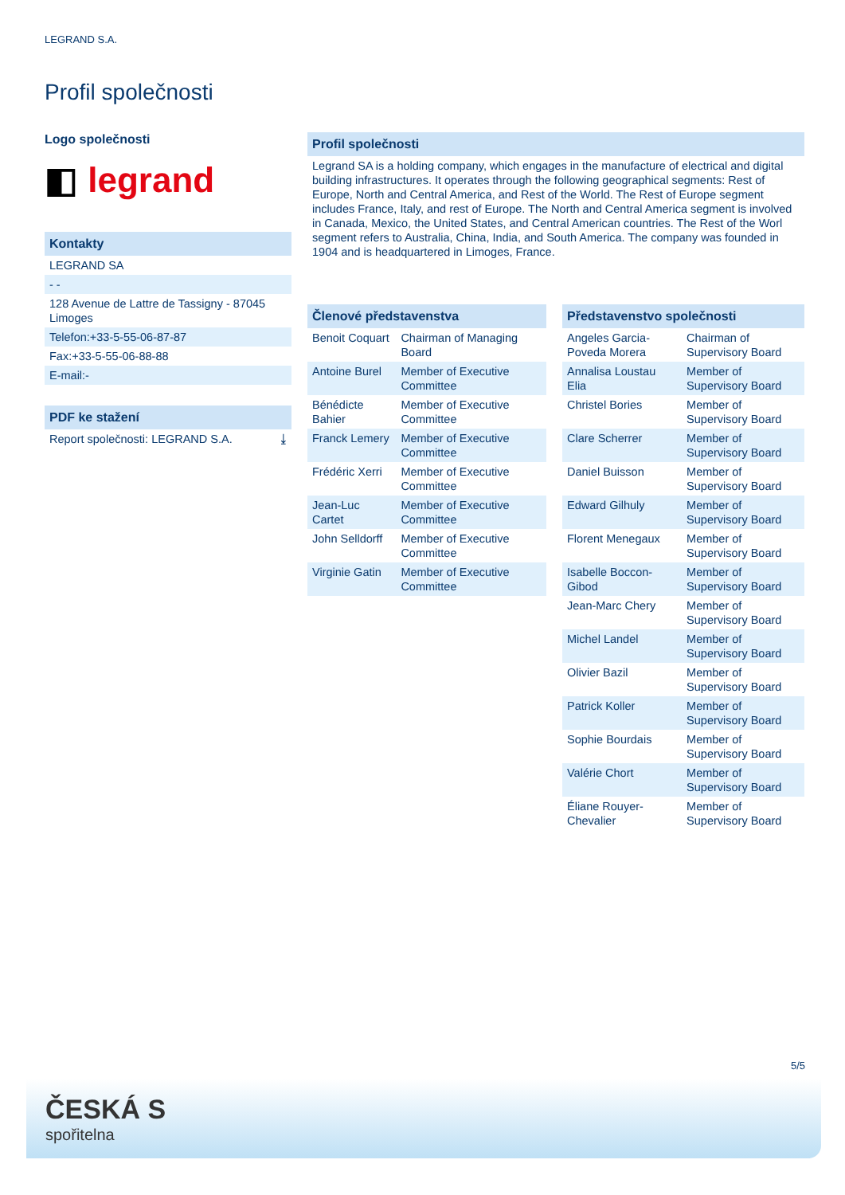LEGRAND S.A.
Profil společnosti
Logo společnosti
◧ legrand
Kontakty
LEGRAND SA
- -
128 Avenue de Lattre de Tassigny - 87045 Limoges
Telefon:+33-5-55-06-87-87
Fax:+33-5-55-06-88-88
E-mail:-
PDF ke stažení
Report společnosti: LEGRAND S.A. ⤓
Profil společnosti
Legrand SA is a holding company, which engages in the manufacture of electrical and digital building infrastructures. It operates through the following geographical segments: Rest of Europe, North and Central America, and Rest of the World. The Rest of Europe segment includes France, Italy, and rest of Europe. The North and Central America segment is involved in Canada, Mexico, the United States, and Central American countries. The Rest of the Worl segment refers to Australia, China, India, and South America. The company was founded in 1904 and is headquartered in Limoges, France.
Členové představenstva
| Benoit Coquart | Chairman of Managing Board |
| Antoine Burel | Member of Executive Committee |
| Bénédicte Bahier | Member of Executive Committee |
| Franck Lemery | Member of Executive Committee |
| Frédéric Xerri | Member of Executive Committee |
| Jean-Luc Cartet | Member of Executive Committee |
| John Selldorff | Member of Executive Committee |
| Virginie Gatin | Member of Executive Committee |
Představenstvo společnosti
| Angeles Garcia-Poveda Morera | Chairman of Supervisory Board |
| Annalisa Loustau Elia | Member of Supervisory Board |
| Christel Bories | Member of Supervisory Board |
| Clare Scherrer | Member of Supervisory Board |
| Daniel Buisson | Member of Supervisory Board |
| Edward Gilhuly | Member of Supervisory Board |
| Florent Menegaux | Member of Supervisory Board |
| Isabelle Boccon-Gibod | Member of Supervisory Board |
| Jean-Marc Chery | Member of Supervisory Board |
| Michel Landel | Member of Supervisory Board |
| Olivier Bazil | Member of Supervisory Board |
| Patrick Koller | Member of Supervisory Board |
| Sophie Bourdais | Member of Supervisory Board |
| Valérie Chort | Member of Supervisory Board |
| Éliane Rouyer-Chevalier | Member of Supervisory Board |
5/5
ČESKÁ S
spořitelna